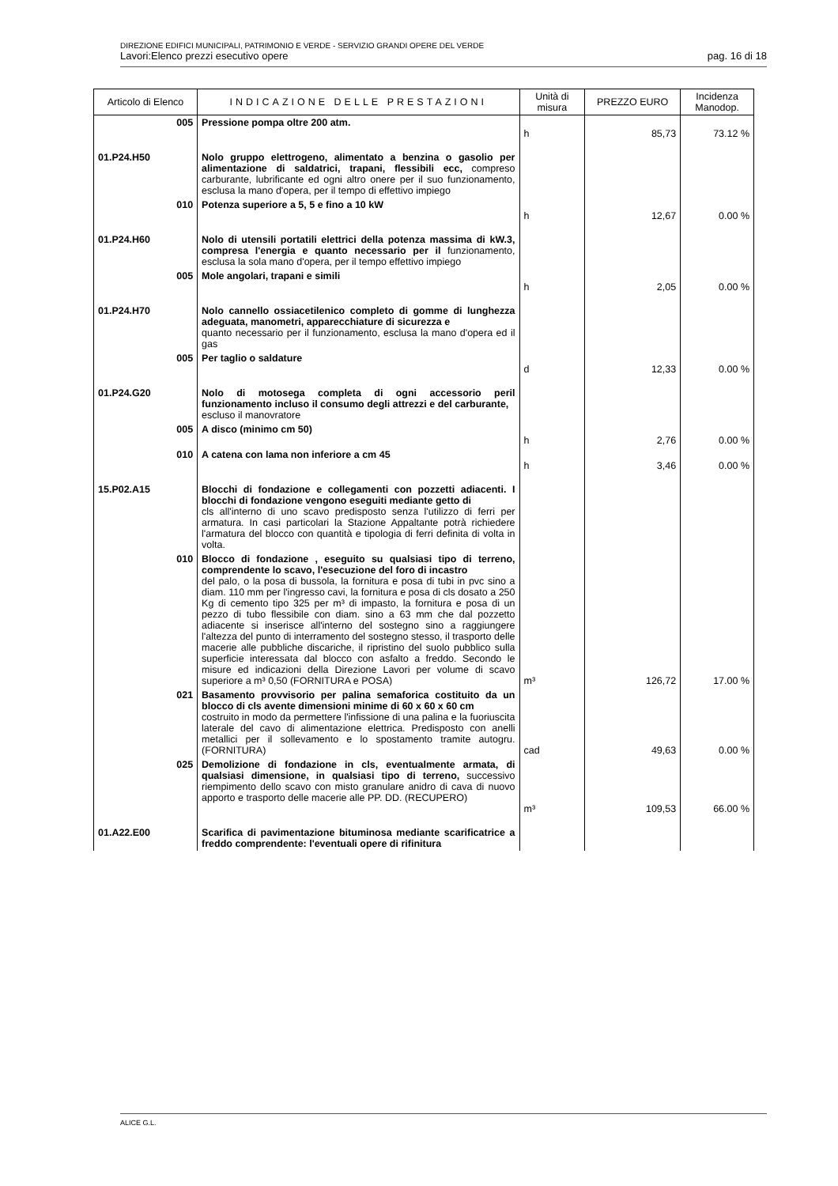DIREZIONE EDIFICI MUNICIPALI, PATRIMONIO E VERDE - SERVIZIO GRANDI OPERE DEL VERDE
Lavori:Elenco prezzi esecutivo opere pag. 16 di 18
| Articolo di Elenco | INDICAZIONE DELLE PRESTAZIONI | Unità di misura | PREZZO EURO | Incidenza Manodop. |
| --- | --- | --- | --- | --- |
| 005 | Pressione pompa oltre 200 atm. | h | 85,73 | 73.12 % |
| 01.P24.H50 | Nolo gruppo elettrogeno, alimentato a benzina o gasolio per alimentazione di saldatrici, trapani, flessibili ecc, compreso carburante, lubrificante ed ogni altro onere per il suo funzionamento, esclusa la mano d'opera, per il tempo di effettivo impiego | | | |
| 010 | Potenza superiore a 5, 5 e fino a 10 kW | h | 12,67 | 0.00 % |
| 01.P24.H60 | Nolo di utensili portatili elettrici della potenza massima di kW.3, compresa l'energia e quanto necessario per il funzionamento, esclusa la sola mano d'opera, per il tempo effettivo impiego | | | |
| 005 | Mole angolari, trapani e simili | h | 2,05 | 0.00 % |
| 01.P24.H70 | Nolo cannello ossiacetilenico completo di gomme di lunghezza adeguata, manometri, apparecchiature di sicurezza e quanto necessario per il funzionamento, esclusa la mano d'opera ed il gas | | | |
| 005 | Per taglio o saldature | d | 12,33 | 0.00 % |
| 01.P24.G20 | Nolo di motosega completa di ogni accessorio peril funzionamento incluso il consumo degli attrezzi e del carburante, escluso il manovratore | | | |
| 005 | A disco (minimo cm 50) | h | 2,76 | 0.00 % |
| 010 | A catena con lama non inferiore a cm 45 | h | 3,46 | 0.00 % |
| 15.P02.A15 | Blocchi di fondazione e collegamenti con pozzetti adiacenti. I blocchi di fondazione vengono eseguiti mediante getto di cls all'interno di uno scavo predisposto senza l'utilizzo di ferri per armatura. In casi particolari la Stazione Appaltante potrà richiedere l'armatura del blocco con quantità e tipologia di ferri definita di volta in volta. | | | |
| 010 | Blocco di fondazione , eseguito su qualsiasi tipo di terreno, comprendente lo scavo, l'esecuzione del foro di incastro del palo, o la posa di bussola, la fornitura e posa di tubi in pvc sino a diam. 110 mm per l'ingresso cavi, la fornitura e posa di cls dosato a 250 Kg di cemento tipo 325 per m³ di impasto, la fornitura e posa di un pezzo di tubo flessibile con diam. sino a 63 mm che dal pozzetto adiacente si inserisce all'interno del sostegno sino a raggiungere l'altezza del punto di interramento del sostegno stesso, il trasporto delle macerie alle pubbliche discariche, il ripristino del suolo pubblico sulla superficie interessata dal blocco con asfalto a freddo. Secondo le misure ed indicazioni della Direzione Lavori per volume di scavo superiore a m³ 0,50 (FORNITURA e POSA) | m³ | 126,72 | 17.00 % |
| 021 | Basamento provvisorio per palina semaforica costituito da un blocco di cls avente dimensioni minime di 60 x 60 x 60 cm costruito in modo da permettere l'infissione di una palina e la fuoriuscita laterale del cavo di alimentazione elettrica. Predisposto con anelli metallici per il sollevamento e lo spostamento tramite autogru. (FORNITURA) | cad | 49,63 | 0.00 % |
| 025 | Demolizione di fondazione in cls, eventualmente armata, di qualsiasi dimensione, in qualsiasi tipo di terreno, successivo riempimento dello scavo con misto granulare anidro di cava di nuovo apporto e trasporto delle macerie alle PP. DD. (RECUPERO) | m³ | 109,53 | 66.00 % |
| 01.A22.E00 | Scarifica di pavimentazione bituminosa mediante scarificatrice a freddo comprendente: l'eventuali opere di rifinitura | | | |
ALICE G.L.